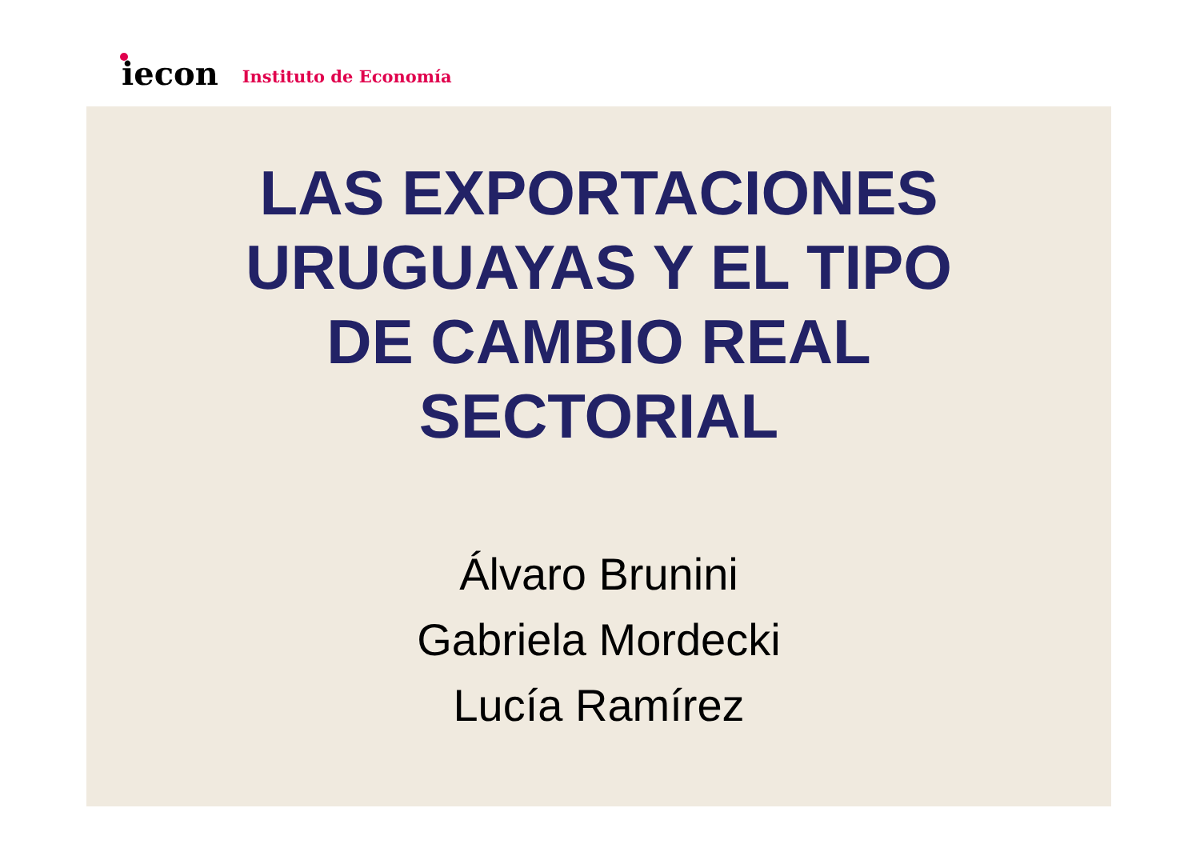iecon
Instituto de Economía
LAS EXPORTACIONES URUGUAYAS Y EL TIPO DE CAMBIO REAL SECTORIAL
Álvaro Brunini
Gabriela Mordecki
Lucía Ramírez